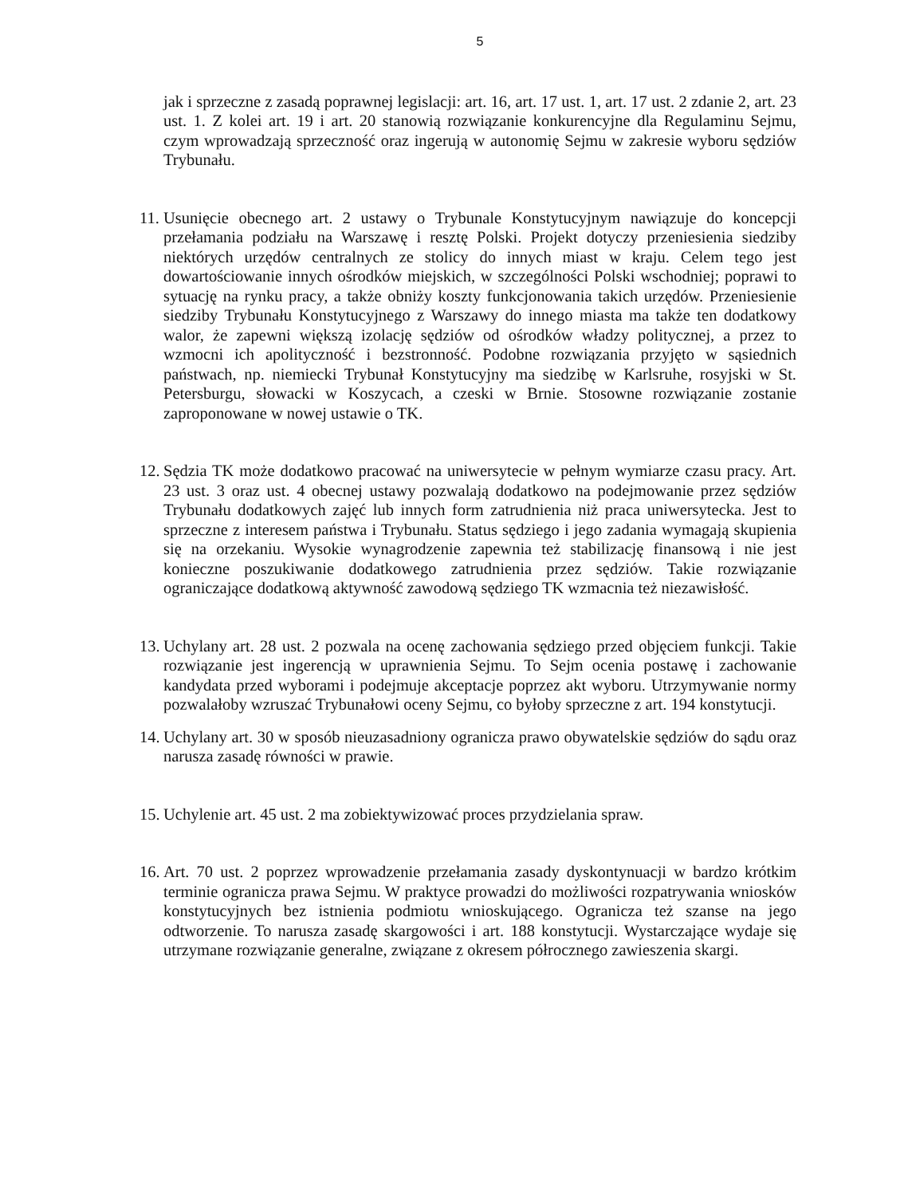5
jak i sprzeczne z zasadą poprawnej legislacji: art. 16, art. 17 ust. 1, art. 17 ust. 2 zdanie 2, art. 23 ust. 1. Z kolei art. 19 i art. 20 stanowią rozwiązanie konkurencyjne dla Regulaminu Sejmu, czym wprowadzają sprzeczność oraz ingerują w autonomię Sejmu w zakresie wyboru sędziów Trybunału.
11.
Usunięcie obecnego art. 2 ustawy o Trybunale Konstytucyjnym nawiązuje do koncepcji przełamania podziału na Warszawę i resztę Polski. Projekt dotyczy przeniesienia siedziby niektórych urzędów centralnych ze stolicy do innych miast w kraju. Celem tego jest dowartościowanie innych ośrodków miejskich, w szczególności Polski wschodniej; poprawi to sytuację na rynku pracy, a także obniży koszty funkcjonowania takich urzędów. Przeniesienie siedziby Trybunału Konstytucyjnego z Warszawy do innego miasta ma także ten dodatkowy walor, że zapewni większą izolację sędziów od ośrodków władzy politycznej, a przez to wzmocni ich apolityczność i bezstronność. Podobne rozwiązania przyjęto w sąsiednich państwach, np. niemiecki Trybunał Konstytucyjny ma siedzibę w Karlsruhe, rosyjski w St. Petersburgu, słowacki w Koszycach, a czeski w Brnie. Stosowne rozwiązanie zostanie zaproponowane w nowej ustawie o TK.
12.
Sędzia TK może dodatkowo pracować na uniwersytecie w pełnym wymiarze czasu pracy. Art. 23 ust. 3 oraz ust. 4 obecnej ustawy pozwalają dodatkowo na podejmowanie przez sędziów Trybunału dodatkowych zajęć lub innych form zatrudnienia niż praca uniwersytecka. Jest to sprzeczne z interesem państwa i Trybunału. Status sędziego i jego zadania wymagają skupienia się na orzekaniu. Wysokie wynagrodzenie zapewnia też stabilizację finansową i nie jest konieczne poszukiwanie dodatkowego zatrudnienia przez sędziów. Takie rozwiązanie ograniczające dodatkową aktywność zawodową sędziego TK wzmacnia też niezawisłość.
13.
Uchylany art. 28 ust. 2 pozwala na ocenę zachowania sędziego przed objęciem funkcji. Takie rozwiązanie jest ingerencją w uprawnienia Sejmu. To Sejm ocenia postawę i zachowanie kandydata przed wyborami i podejmuje akceptacje poprzez akt wyboru. Utrzymywanie normy pozwalałoby wzruszać Trybunałowi oceny Sejmu, co byłoby sprzeczne z art. 194 konstytucji.
14.
Uchylany art. 30 w sposób nieuzasadniony ogranicza prawo obywatelskie sędziów do sądu oraz narusza zasadę równości w prawie.
15.
Uchylenie art. 45 ust. 2 ma zobiektywizować proces przydzielania spraw.
16.
Art. 70 ust. 2 poprzez wprowadzenie przełamania zasady dyskontynuacji w bardzo krótkim terminie ogranicza prawa Sejmu. W praktyce prowadzi do możliwości rozpatrywania wniosków konstytucyjnych bez istnienia podmiotu wnioskującego. Ogranicza też szanse na jego odtworzenie. To narusza zasadę skargowości i art. 188 konstytucji. Wystarczające wydaje się utrzymane rozwiązanie generalne, związane z okresem półrocznego zawieszenia skargi.